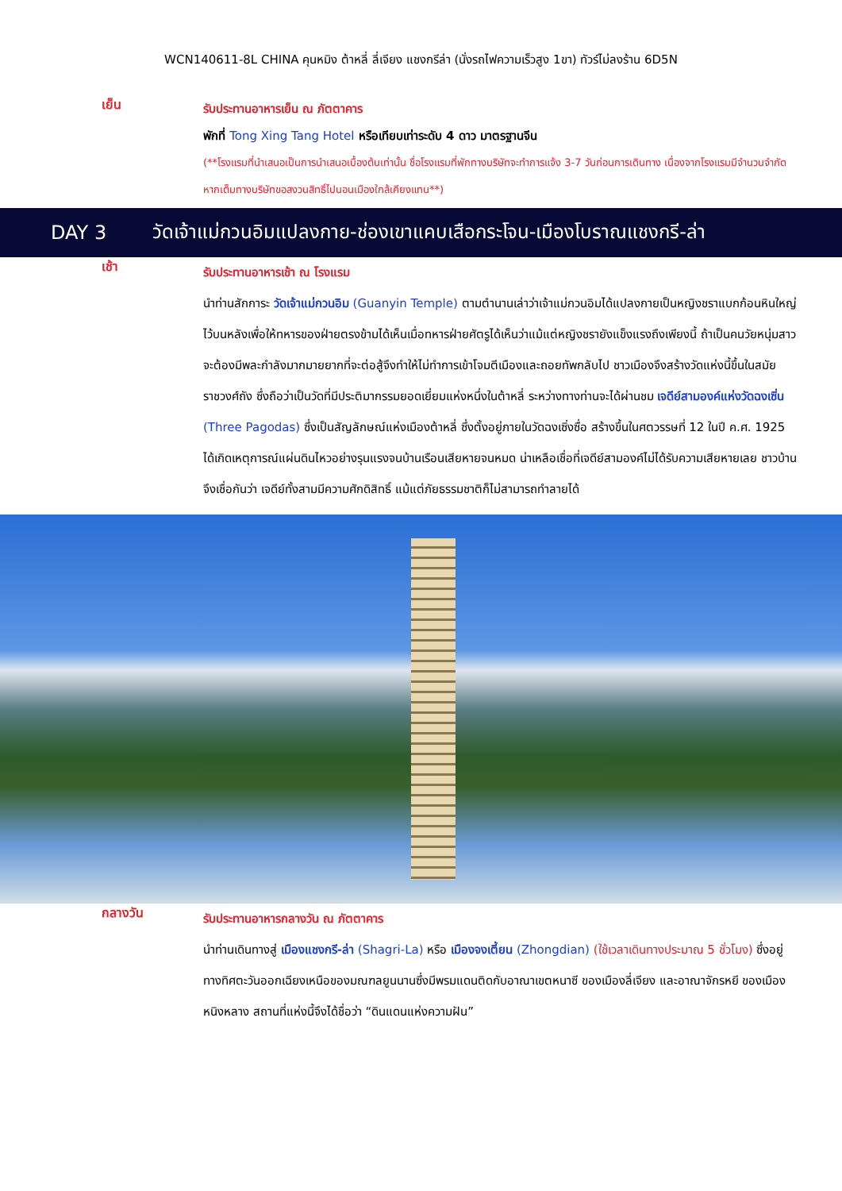WCN140611-8L CHINA คุนหมิง ต้าหลี่ ลี่เจียง แชงกรีล่า (นั่งรถไฟความเร็วสูง 1ขา) ทัวร์ไม่ลงร้าน 6D5N
เย็น
รับประทานอาหารเย็น ณ ภัตตาคาร
พักที่ Tong Xing Tang Hotel หรือเทียบเท่าระดับ 4 ดาว มาตรฐานจีน
(**โรงแรมที่นำเสนอเป็นการนำเสนอเบื้องต้นเท่านั้น ชื่อโรงแรมที่พักทางบริษัทจะทำการแจ้ง 3-7 วันก่อนการเดินทาง เนื่องจากโรงแรมมีจำนวนจำกัด หากเต็มทางบริษัทขอสงวนสิทธิ์ไปนอนเมืองใกล้เคียงแทน**)
DAY 3 วัดเจ้าแม่กวนอิมแปลงกาย-ช่องเขาแคบเสือกระโจน-เมืองโบราณแชงกรี-ล่า
เช้า
รับประทานอาหารเช้า ณ โรงแรม
นำท่านสักการะ วัดเจ้าแม่กวนอิม (Guanyin Temple) ตามตำนานเล่าว่าเจ้าแม่กวนอิมได้แปลงกายเป็นหญิงชราแบกก้อนหินใหญ่ไว้บนหลังเพื่อให้ทหารของฝ่ายตรงข้ามได้เห็นเมื่อทหารฝ่ายศัตรูได้เห็นว่าแม้แต่หญิงชรายังแข็งแรงถึงเพียงนี้ ถ้าเป็นคนวัยหนุ่มสาวจะต้องมีพละกำลังมากมายยากที่จะต่อสู้จึงทำให้ไม่ทำการเข้าโจมตีเมืองและถอยทัพกลับไป ชาวเมืองจึงสร้างวัดแห่งนี้ขึ้นในสมัยราชวงศ์ถัง ซึ่งถือว่าเป็นวัดที่มีประติมากรรมยอดเยี่ยมแห่งหนึ่งในต้าหลี่ ระหว่างทางท่านจะได้ผ่านชม เจดีย์สามองค์แห่งวัดฉงเซิ่น (Three Pagodas) ซึ่งเป็นสัญลักษณ์แห่งเมืองต้าหลี่ ซึ่งตั้งอยู่ภายในวัดฉงเซิ่งซื่อ สร้างขึ้นในศตวรรษที่ 12 ในปี ค.ศ. 1925 ได้เกิดเหตุการณ์แผ่นดินไหวอย่างรุนแรงจนบ้านเรือนเสียหายจนหมด น่าเหลือเชื่อที่เจดีย์สามองค์ไม่ได้รับความเสียหายเลย ชาวบ้านจึงเชื่อกันว่า เจดีย์ทั้งสามมีความศักดิสิทธิ์ แม้แต่ภัยธรรมชาติก็ไม่สามารถทำลายได้
กลางวัน
รับประทานอาหารกลางวัน ณ ภัตตาคาร
นำท่านเดินทางสู่ เมืองแชงกรี-ล่า (Shagri-La) หรือ เมืองจงเตี้ยน (Zhongdian) (ใช้เวลาเดินทางประมาณ 5 ชั่วโมง) ซึ่งอยู่ทางทิศตะวันออกเฉียงเหนือของมณฑลยูนนานซึ่งมีพรมแดนติดกับอาณาเขตหนาซี ของเมืองลี่เจียง และอาณาจักรหยี ของเมืองหนิงหลาง สถานที่แห่งนี้จึงได้ชื่อว่า “ดินแดนแห่งความฝัน”